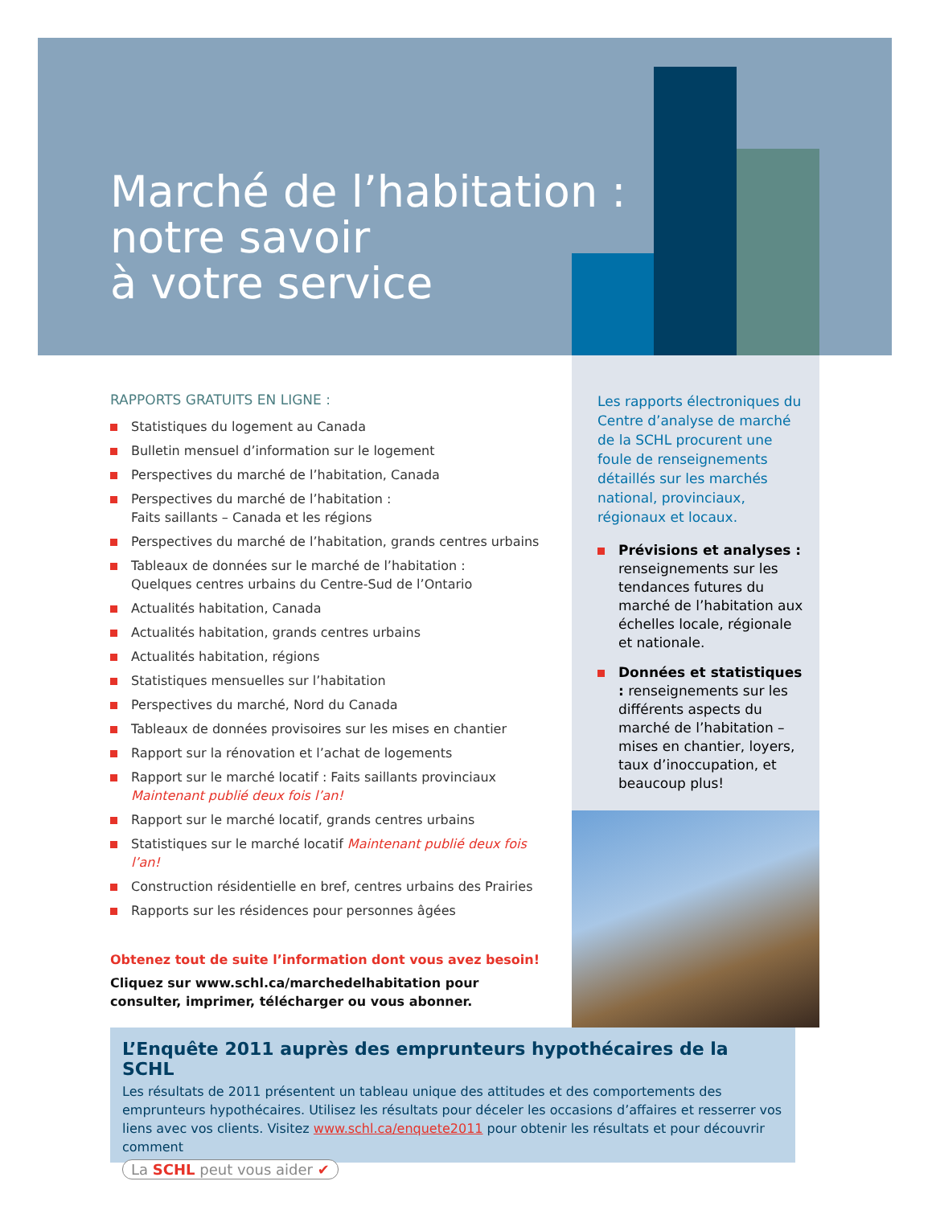Marché de l’habitation :
notre savoir
à votre service
RAPPORTS GRATUITS EN LIGNE :
Statistiques du logement au Canada
Bulletin mensuel d’information sur le logement
Perspectives du marché de l’habitation, Canada
Perspectives du marché de l’habitation :
Faits saillants – Canada et les régions
Perspectives du marché de l’habitation, grands centres urbains
Tableaux de données sur le marché de l’habitation :
Quelques centres urbains du Centre-Sud de l’Ontario
Actualités habitation, Canada
Actualités habitation, grands centres urbains
Actualités habitation, régions
Statistiques mensuelles sur l’habitation
Perspectives du marché, Nord du Canada
Tableaux de données provisoires sur les mises en chantier
Rapport sur la rénovation et l’achat de logements
Rapport sur le marché locatif : Faits saillants provinciaux
Maintenant publié deux fois l’an!
Rapport sur le marché locatif, grands centres urbains
Statistiques sur le marché locatif Maintenant publié deux fois l’an!
Construction résidentielle en bref, centres urbains des Prairies
Rapports sur les résidences pour personnes âgées
Obtenez tout de suite l’information dont vous avez besoin!
Cliquez sur www.schl.ca/marchedelhabitation pour consulter, imprimer, télécharger ou vous abonner.
Les rapports électroniques du Centre d’analyse de marché de la SCHL procurent une foule de renseignements détaillés sur les marchés national, provinciaux, régionaux et locaux.
Prévisions et analyses : renseignements sur les tendances futures du marché de l’habitation aux échelles locale, régionale et nationale.
Données et statistiques : renseignements sur les différents aspects du marché de l’habitation – mises en chantier, loyers, taux d’inoccupation, et beaucoup plus!
L’Enquête 2011 auprès des emprunteurs hypothécaires de la SCHL
Les résultats de 2011 présentent un tableau unique des attitudes et des comportements des emprunteurs hypothécaires. Utilisez les résultats pour déceler les occasions d’affaires et resserrer vos liens avec vos clients. Visitez www.schl.ca/enquete2011 pour obtenir les résultats et pour découvrir comment
La SCHL peut vous aider ✔